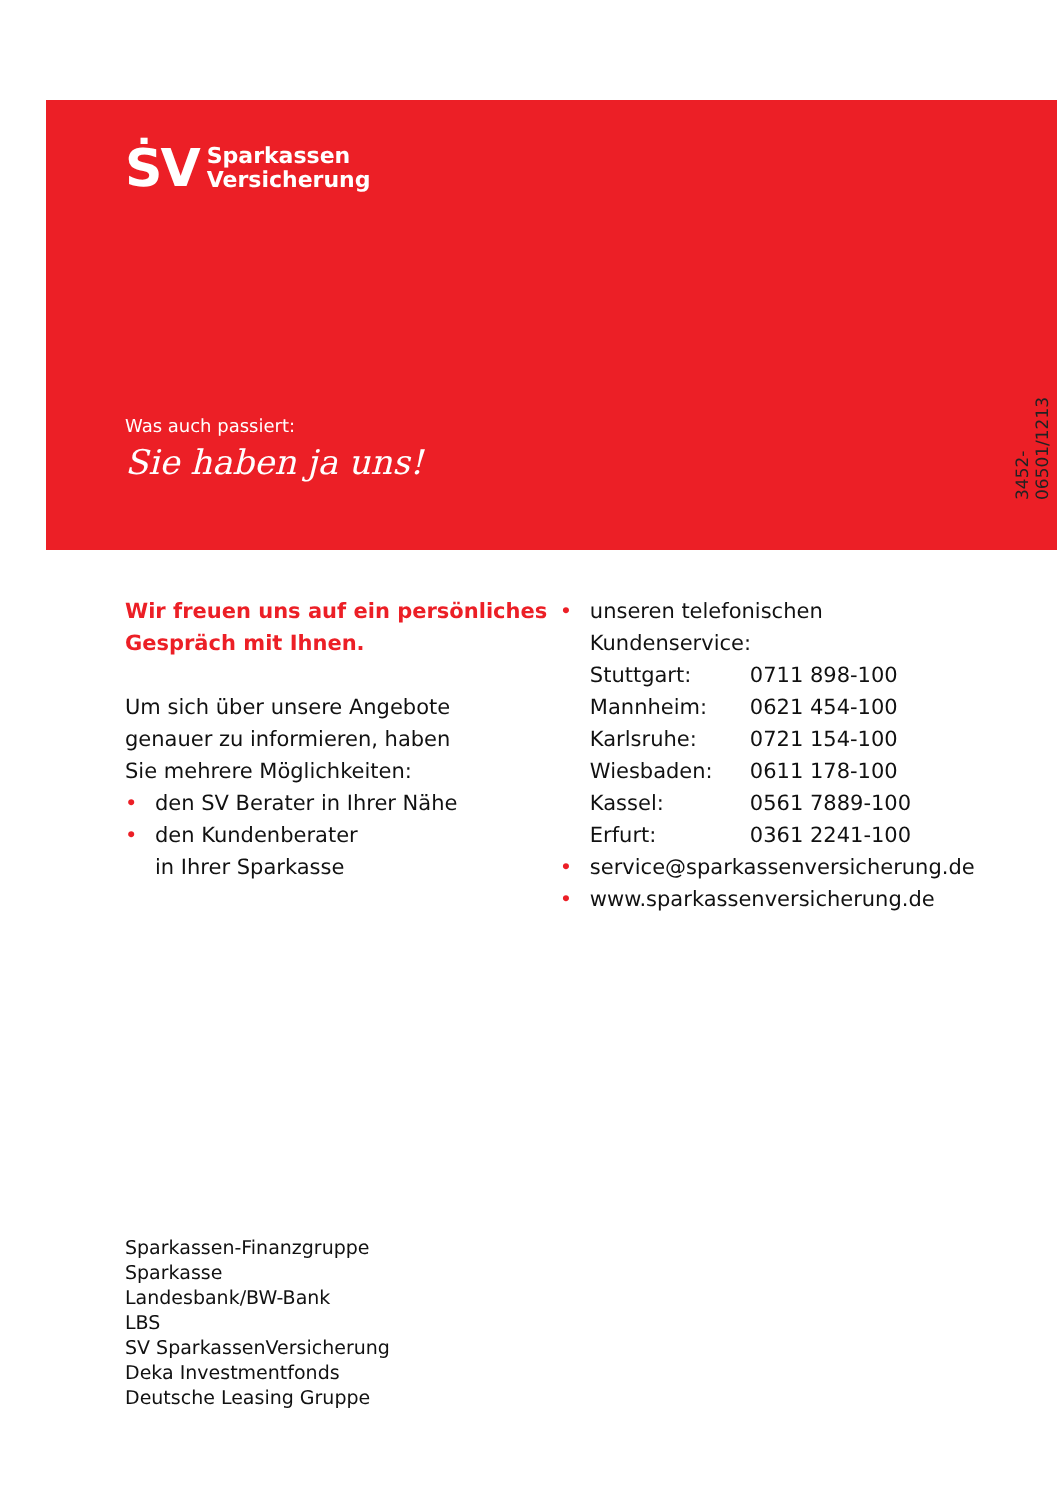ṠV
Sparkassen
Versicherung
Was auch passiert:
Sie haben ja uns!
3452-06501/1213
Wir freuen uns auf ein persönliches Gespräch mit Ihnen.
Um sich über unsere Angebote
genauer zu informieren, haben
Sie mehrere Möglichkeiten:
• den SV Berater in Ihrer Nähe
• den Kundenberater
in Ihrer Sparkasse
• unseren telefonischen Kundenservice:
| Stuttgart: | 0711 898-100 |
| Mannheim: | 0621 454-100 |
| Karlsruhe: | 0721 154-100 |
| Wiesbaden: | 0611 178-100 |
| Kassel: | 0561 7889-100 |
| Erfurt: | 0361 2241-100 |
• service@sparkassenversicherung.de
• www.sparkassenversicherung.de
Sparkassen-Finanzgruppe
Sparkasse
Landesbank/BW-Bank
LBS
SV SparkassenVersicherung
Deka Investmentfonds
Deutsche Leasing Gruppe